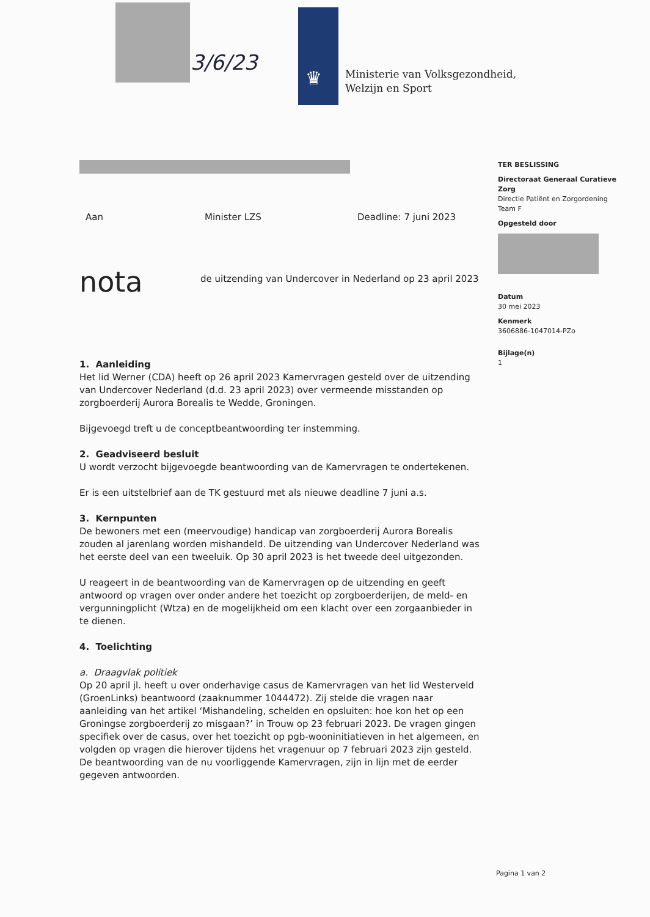3/6/23
♛
Ministerie van Volksgezondheid,
Welzijn en Sport
TER BESLISSING
Directoraat Generaal Curatieve Zorg
Directie Patiënt en Zorgordening
Team F
Opgesteld door
Datum
30 mei 2023
Kenmerk
3606886-1047014-PZo
Bijlage(n)
1
Aan Minister LZS Deadline: 7 juni 2023
nota de uitzending van Undercover in Nederland op 23 april 2023
1. Aanleiding
Het lid Werner (CDA) heeft op 26 april 2023 Kamervragen gesteld over de uitzending van Undercover Nederland (d.d. 23 april 2023) over vermeende misstanden op zorgboerderij Aurora Borealis te Wedde, Groningen.
Bijgevoegd treft u de conceptbeantwoording ter instemming.
2. Geadviseerd besluit
U wordt verzocht bijgevoegde beantwoording van de Kamervragen te ondertekenen.
Er is een uitstelbrief aan de TK gestuurd met als nieuwe deadline 7 juni a.s.
3. Kernpunten
De bewoners met een (meervoudige) handicap van zorgboerderij Aurora Borealis zouden al jarenlang worden mishandeld. De uitzending van Undercover Nederland was het eerste deel van een tweeluik. Op 30 april 2023 is het tweede deel uitgezonden.
U reageert in de beantwoording van de Kamervragen op de uitzending en geeft antwoord op vragen over onder andere het toezicht op zorgboerderijen, de meld- en vergunningplicht (Wtza) en de mogelijkheid om een klacht over een zorgaanbieder in te dienen.
4. Toelichting
a. Draagvlak politiek
Op 20 april jl. heeft u over onderhavige casus de Kamervragen van het lid Westerveld (GroenLinks) beantwoord (zaaknummer 1044472). Zij stelde die vragen naar aanleiding van het artikel ‘Mishandeling, schelden en opsluiten: hoe kon het op een Groningse zorgboerderij zo misgaan?’ in Trouw op 23 februari 2023. De vragen gingen specifiek over de casus, over het toezicht op pgb-wooninitiatieven in het algemeen, en volgden op vragen die hierover tijdens het vragenuur op 7 februari 2023 zijn gesteld. De beantwoording van de nu voorliggende Kamervragen, zijn in lijn met de eerder gegeven antwoorden.
Pagina 1 van 2